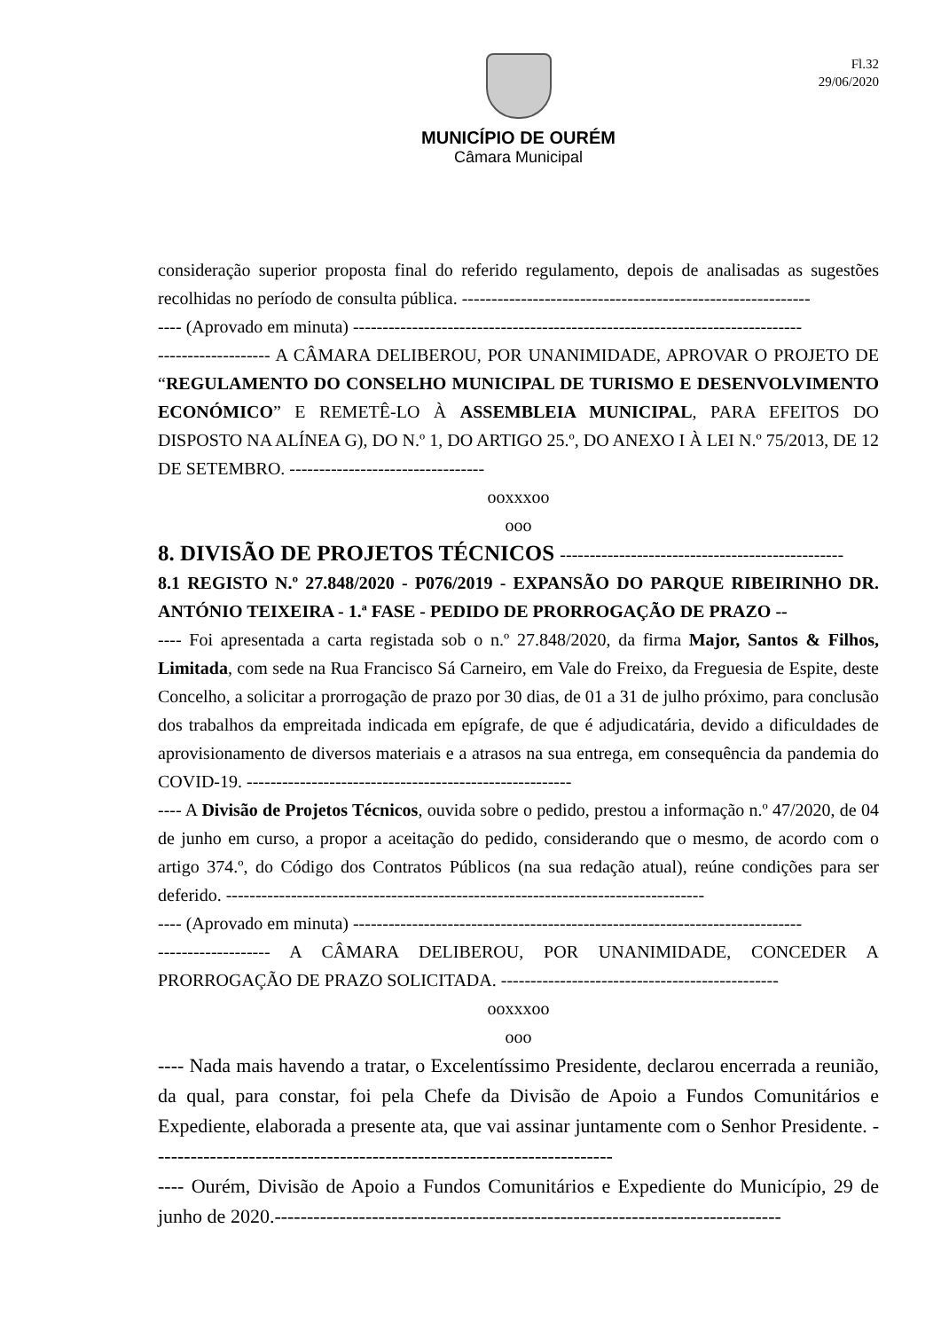Fl.32
29/06/2020
MUNICÍPIO DE OURÉM
Câmara Municipal
consideração superior proposta final do referido regulamento, depois de analisadas as sugestões recolhidas no período de consulta pública. -----------------------------------------------------------
---- (Aprovado em minuta) ----------------------------------------------------------------------------
------------------- A CÂMARA DELIBEROU, POR UNANIMIDADE, APROVAR O PROJETO DE “REGULAMENTO DO CONSELHO MUNICIPAL DE TURISMO E DESENVOLVIMENTO ECONÓMICO” E REMETÊ-LO À ASSEMBLEIA MUNICIPAL, PARA EFEITOS DO DISPOSTO NA ALÍNEA G), DO N.º 1, DO ARTIGO 25.º, DO ANEXO I À LEI N.º 75/2013, DE 12 DE SETEMBRO. ---------------------------------
ooxxxoo
ooo
8. DIVISÃO DE PROJETOS TÉCNICOS ------------------------------------------------
8.1 REGISTO N.º 27.848/2020 - P076/2019 - EXPANSÃO DO PARQUE RIBEIRINHO DR. ANTÓNIO TEIXEIRA - 1.ª FASE - PEDIDO DE PRORROGAÇÃO DE PRAZO --
---- Foi apresentada a carta registada sob o n.º 27.848/2020, da firma Major, Santos & Filhos, Limitada, com sede na Rua Francisco Sá Carneiro, em Vale do Freixo, da Freguesia de Espite, deste Concelho, a solicitar a prorrogação de prazo por 30 dias, de 01 a 31 de julho próximo, para conclusão dos trabalhos da empreitada indicada em epígrafe, de que é adjudicatária, devido a dificuldades de aprovisionamento de diversos materiais e a atrasos na sua entrega, em consequência da pandemia do COVID-19. -------------------------------------------------------
---- A Divisão de Projetos Técnicos, ouvida sobre o pedido, prestou a informação n.º 47/2020, de 04 de junho em curso, a propor a aceitação do pedido, considerando que o mesmo, de acordo com o artigo 374.º, do Código dos Contratos Públicos (na sua redação atual), reúne condições para ser deferido. ---------------------------------------------------------------------------------
---- (Aprovado em minuta) ----------------------------------------------------------------------------
------------------- A CÂMARA DELIBEROU, POR UNANIMIDADE, CONCEDER A PRORROGAÇÃO DE PRAZO SOLICITADA. -----------------------------------------------
ooxxxoo
ooo
---- Nada mais havendo a tratar, o Excelentíssimo Presidente, declarou encerrada a reunião, da qual, para constar, foi pela Chefe da Divisão de Apoio a Fundos Comunitários e Expediente, elaborada a presente ata, que vai assinar juntamente com o Senhor Presidente. -----------------------------------------------------------------------
---- Ourém, Divisão de Apoio a Fundos Comunitários e Expediente do Município, 29 de junho de 2020.------------------------------------------------------------------------------